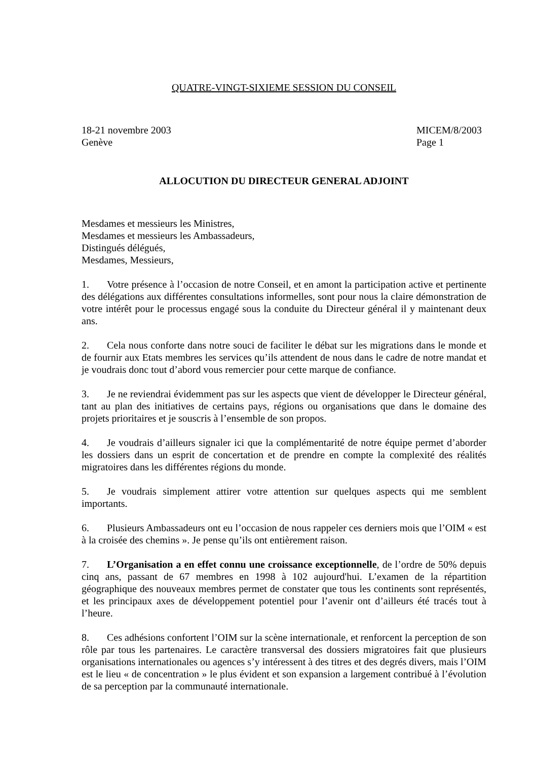QUATRE-VINGT-SIXIEME SESSION DU CONSEIL
18-21 novembre 2003
Genève
MICEM/8/2003
Page 1
ALLOCUTION DU DIRECTEUR GENERAL ADJOINT
Mesdames et messieurs les Ministres,
Mesdames et messieurs les Ambassadeurs,
Distingués délégués,
Mesdames, Messieurs,
1. Votre présence à l’occasion de notre Conseil, et en amont la participation active et pertinente des délégations aux différentes consultations informelles, sont pour nous la claire démonstration de votre intérêt pour le processus engagé sous la conduite du Directeur général il y maintenant deux ans.
2. Cela nous conforte dans notre souci de faciliter le débat sur les migrations dans le monde et de fournir aux Etats membres les services qu’ils attendent de nous dans le cadre de notre mandat et je voudrais donc tout d’abord vous remercier pour cette marque de confiance.
3. Je ne reviendrai évidemment pas sur les aspects que vient de développer le Directeur général, tant au plan des initiatives de certains pays, régions ou organisations que dans le domaine des projets prioritaires et je souscris à l’ensemble de son propos.
4. Je voudrais d’ailleurs signaler ici que la complémentarité de notre équipe permet d’aborder les dossiers dans un esprit de concertation et de prendre en compte la complexité des réalités migratoires dans les différentes régions du monde.
5. Je voudrais simplement attirer votre attention sur quelques aspects qui me semblent importants.
6. Plusieurs Ambassadeurs ont eu l’occasion de nous rappeler ces derniers mois que l’OIM « est à la croisée des chemins ». Je pense qu’ils ont entièrement raison.
7. L’Organisation a en effet connu une croissance exceptionnelle, de l’ordre de 50% depuis cinq ans, passant de 67 membres en 1998 à 102 aujourd'hui. L’examen de la répartition géographique des nouveaux membres permet de constater que tous les continents sont représentés, et les principaux axes de développement potentiel pour l’avenir ont d’ailleurs été tracés tout à l’heure.
8. Ces adhésions confortent l’OIM sur la scène internationale, et renforcent la perception de son rôle par tous les partenaires. Le caractère transversal des dossiers migratoires fait que plusieurs organisations internationales ou agences s’y intéressent à des titres et des degrés divers, mais l’OIM est le lieu « de concentration » le plus évident et son expansion a largement contribué à l’évolution de sa perception par la communauté internationale.